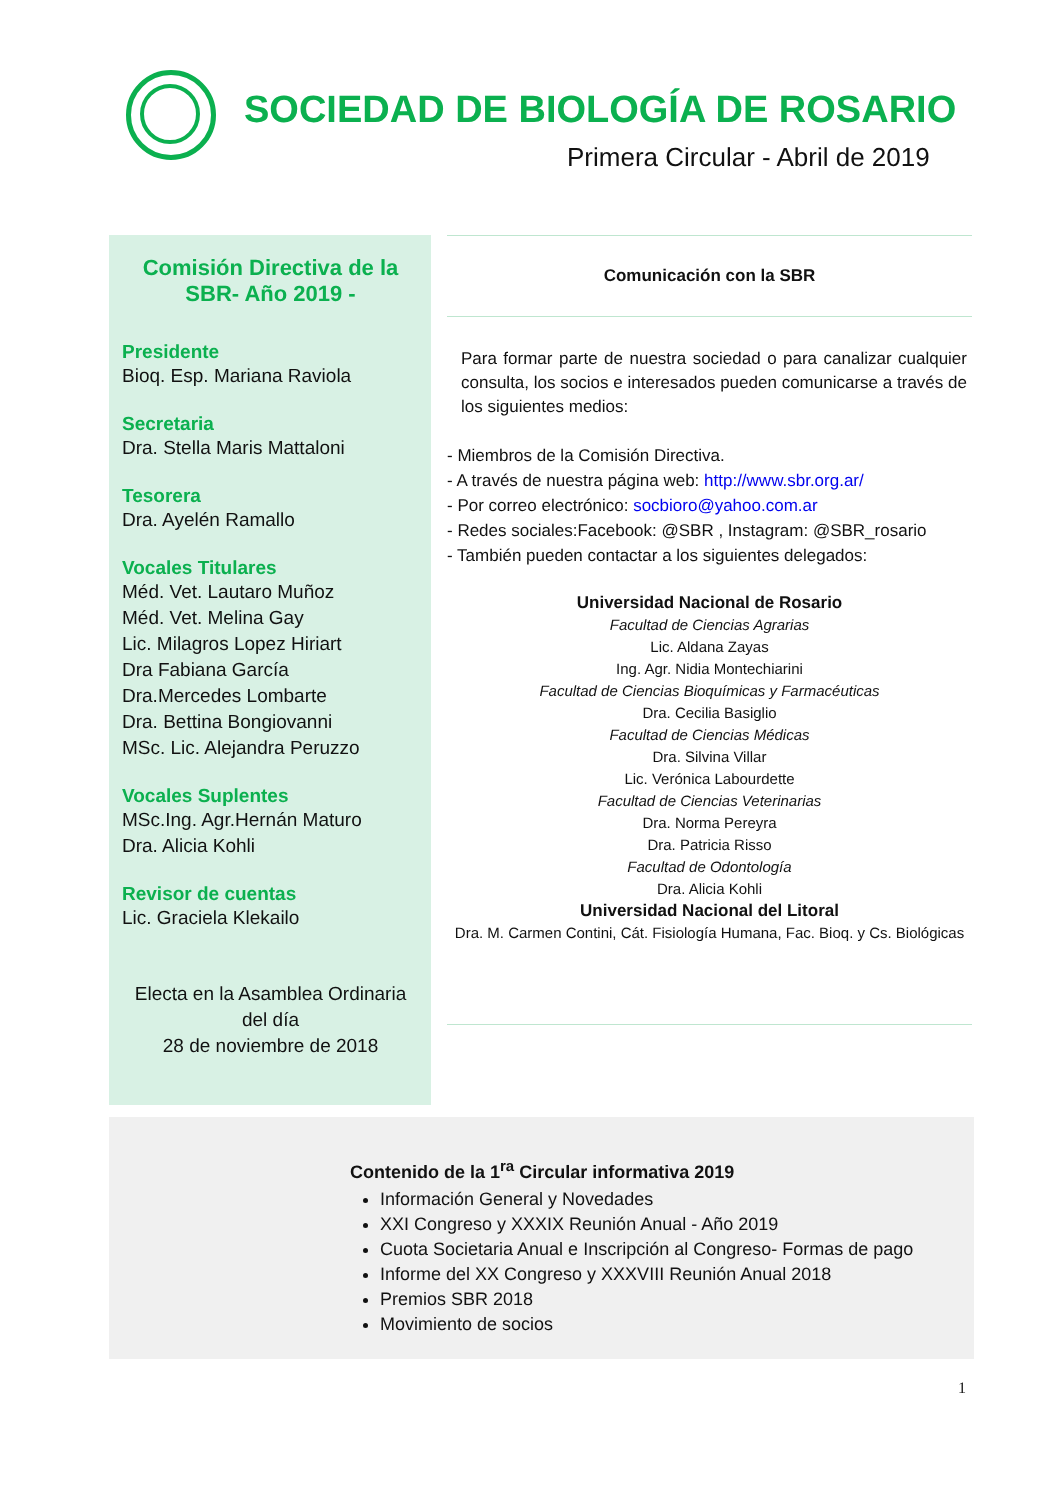SOCIEDAD DE BIOLOGÍA DE ROSARIO
Primera Circular - Abril de 2019
Comisión Directiva de la SBR- Año 2019 -
Presidente
Bioq. Esp. Mariana Raviola
Secretaria
Dra. Stella Maris Mattaloni
Tesorera
Dra. Ayelén Ramallo
Vocales Titulares
Méd. Vet. Lautaro Muñoz
Méd. Vet. Melina Gay
Lic. Milagros Lopez Hiriart
Dra Fabiana García
Dra.Mercedes Lombarte
Dra. Bettina Bongiovanni
MSc. Lic. Alejandra Peruzzo
Vocales Suplentes
MSc.Ing. Agr.Hernán Maturo
Dra. Alicia Kohli
Revisor de cuentas
Lic. Graciela Klekailo
Electa en la Asamblea Ordinaria del día
28 de noviembre de 2018
Comunicación con la SBR
Para formar parte de nuestra sociedad o para canalizar cualquier consulta, los socios e interesados pueden comunicarse a través de los siguientes medios:
- Miembros de la Comisión Directiva.
- A través de nuestra página web: http://www.sbr.org.ar/
- Por correo electrónico: socbioro@yahoo.com.ar
- Redes sociales:Facebook: @SBR , Instagram: @SBR_rosario
- También pueden contactar a los siguientes delegados:
Universidad Nacional de Rosario
Facultad de Ciencias Agrarias
Lic. Aldana Zayas
Ing. Agr. Nidia Montechiarini
Facultad de Ciencias Bioquímicas y Farmacéuticas
Dra. Cecilia Basiglio
Facultad de Ciencias Médicas
Dra. Silvina Villar
Lic. Verónica Labourdette
Facultad de Ciencias Veterinarias
Dra. Norma Pereyra
Dra. Patricia Risso
Facultad de Odontología
Dra. Alicia Kohli
Universidad Nacional del Litoral
Dra. M. Carmen Contini, Cát. Fisiología Humana, Fac. Bioq. y Cs. Biológicas
Contenido de la 1<sup>ra</sup> Circular informativa 2019
Información General y Novedades
XXI Congreso y XXXIX Reunión Anual - Año 2019
Cuota Societaria Anual e Inscripción al Congreso- Formas de pago
Informe del XX Congreso y XXXVIII Reunión Anual 2018
Premios SBR 2018
Movimiento de socios
1